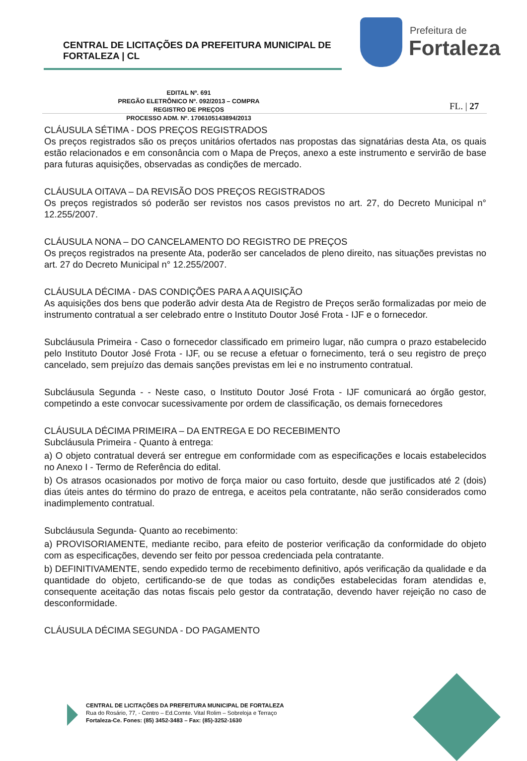CENTRAL DE LICITAÇÕES DA PREFEITURA MUNICIPAL DE FORTALEZA | CL
Prefeitura de
Fortaleza
EDITAL Nº. 691
PREGÃO ELETRÔNICO Nº. 092/2013 – COMPRA
REGISTRO DE PREÇOS
PROCESSO ADM. Nº. 1706105143894/2013
FL. | 27
CLÁUSULA SÉTIMA - DOS PREÇOS REGISTRADOS
Os preços registrados são os preços unitários ofertados nas propostas das signatárias desta Ata, os quais estão relacionados e em consonância com o Mapa de Preços, anexo a este instrumento e servirão de base para futuras aquisições, observadas as condições de mercado.
CLÁUSULA OITAVA – DA REVISÃO DOS PREÇOS REGISTRADOS
Os preços registrados só poderão ser revistos nos casos previstos no art. 27, do Decreto Municipal n° 12.255/2007.
CLÁUSULA NONA – DO CANCELAMENTO DO REGISTRO DE PREÇOS
Os preços registrados na presente Ata, poderão ser cancelados de pleno direito, nas situações previstas no art. 27 do Decreto Municipal n° 12.255/2007.
CLÁUSULA DÉCIMA - DAS CONDIÇÕES PARA A AQUISIÇÃO
As aquisições dos bens que poderão advir desta Ata de Registro de Preços serão formalizadas por meio de instrumento contratual a ser celebrado entre o Instituto Doutor José Frota - IJF e o fornecedor.
Subcláusula Primeira - Caso o fornecedor classificado em primeiro lugar, não cumpra o prazo estabelecido pelo Instituto Doutor José Frota - IJF, ou se recuse a efetuar o fornecimento, terá o seu registro de preço cancelado, sem prejuízo das demais sanções previstas em lei e no instrumento contratual.
Subcláusula Segunda - - Neste caso, o Instituto Doutor José Frota - IJF comunicará ao órgão gestor, competindo a este convocar sucessivamente por ordem de classificação, os demais fornecedores
CLÁUSULA DÉCIMA PRIMEIRA – DA ENTREGA E DO RECEBIMENTO
Subcláusula Primeira - Quanto à entrega:
a) O objeto contratual deverá ser entregue em conformidade com as especificações e locais estabelecidos no Anexo I - Termo de Referência do edital.
b) Os atrasos ocasionados por motivo de força maior ou caso fortuito, desde que justificados até 2 (dois) dias úteis antes do término do prazo de entrega, e aceitos pela contratante, não serão considerados como inadimplemento contratual.
Subcláusula Segunda- Quanto ao recebimento:
a) PROVISORIAMENTE, mediante recibo, para efeito de posterior verificação da conformidade do objeto com as especificações, devendo ser feito por pessoa credenciada pela contratante.
b) DEFINITIVAMENTE, sendo expedido termo de recebimento definitivo, após verificação da qualidade e da quantidade do objeto, certificando-se de que todas as condições estabelecidas foram atendidas e, consequente aceitação das notas fiscais pelo gestor da contratação, devendo haver rejeição no caso de desconformidade.
CLÁUSULA DÉCIMA SEGUNDA - DO PAGAMENTO
CENTRAL DE LICITAÇÕES DA PREFEITURA MUNICIPAL DE FORTALEZA
Rua do Rosário, 77, - Centro – Ed.Comte. Vital Rolim – Sobreloja e Terraço
Fortaleza-Ce. Fones: (85) 3452-3483 – Fax: (85)-3252-1630